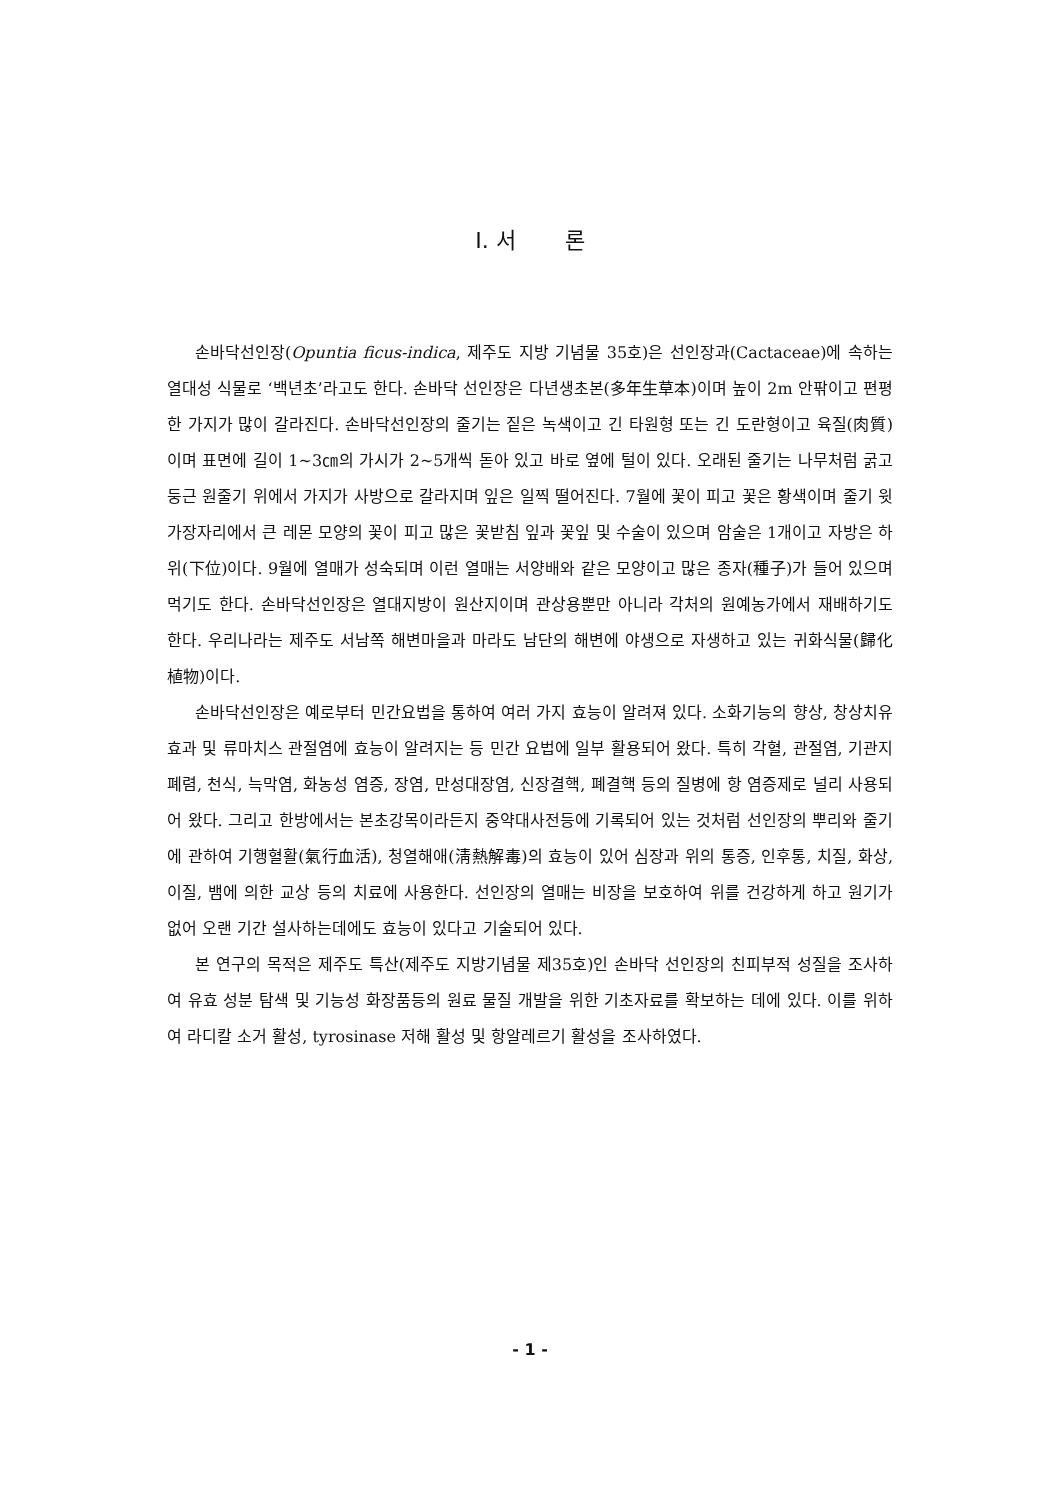I. 서 론
손바닥선인장(Opuntia ficus-indica, 제주도 지방 기념물 35호)은 선인장과(Cactaceae)에 속하는 열대성 식물로 ‘백년초’라고도 한다. 손바닥 선인장은 다년생초본(多年生草本)이며 높이 2m 안팎이고 편평한 가지가 많이 갈라진다. 손바닥선인장의 줄기는 짙은 녹색이고 긴 타원형 또는 긴 도란형이고 육질(肉質)이며 표면에 길이 1~3㎝의 가시가 2~5개씩 돋아 있고 바로 옆에 털이 있다. 오래된 줄기는 나무처럼 굵고 둥근 원줄기 위에서 가지가 사방으로 갈라지며 잎은 일찍 떨어진다. 7월에 꽃이 피고 꽃은 황색이며 줄기 윗가장자리에서 큰 레몬 모양의 꽃이 피고 많은 꽃받침 잎과 꽃잎 및 수술이 있으며 암술은 1개이고 자방은 하위(下位)이다. 9월에 열매가 성숙되며 이런 열매는 서양배와 같은 모양이고 많은 종자(種子)가 들어 있으며 먹기도 한다. 손바닥선인장은 열대지방이 원산지이며 관상용뿐만 아니라 각처의 원예농가에서 재배하기도 한다. 우리나라는 제주도 서남쪽 해변마을과 마라도 남단의 해변에 야생으로 자생하고 있는 귀화식물(歸化植物)이다.
손바닥선인장은 예로부터 민간요법을 통하여 여러 가지 효능이 알려져 있다. 소화기능의 향상, 창상치유 효과 및 류마치스 관절염에 효능이 알려지는 등 민간 요법에 일부 활용되어 왔다. 특히 각혈, 관절염, 기관지 폐렴, 천식, 늑막염, 화농성 염증, 장염, 만성대장염, 신장결핵, 폐결핵 등의 질병에 항 염증제로 널리 사용되어 왔다. 그리고 한방에서는 본초강목이라든지 중약대사전등에 기록되어 있는 것처럼 선인장의 뿌리와 줄기에 관하여 기행혈활(氣行血活), 청열해애(淸熱解毒)의 효능이 있어 심장과 위의 통증, 인후통, 치질, 화상, 이질, 뱀에 의한 교상 등의 치료에 사용한다. 선인장의 열매는 비장을 보호하여 위를 건강하게 하고 원기가 없어 오랜 기간 설사하는데에도 효능이 있다고 기술되어 있다.
본 연구의 목적은 제주도 특산(제주도 지방기념물 제35호)인 손바닥 선인장의 친피부적 성질을 조사하여 유효 성분 탐색 및 기능성 화장품등의 원료 물질 개발을 위한 기초자료를 확보하는 데에 있다. 이를 위하여 라디칼 소거 활성, tyrosinase 저해 활성 및 항알레르기 활성을 조사하였다.
- 1 -